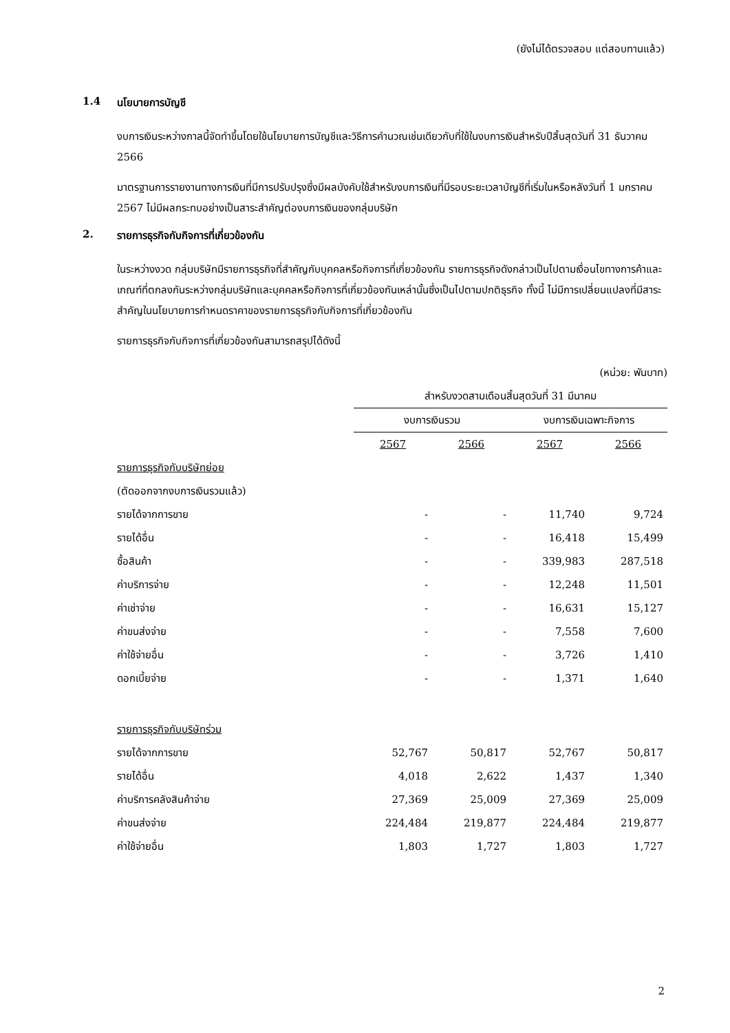(ยังไม่ได้ตรวจสอบ แต่สอบทานแล้ว)
1.4 นโยบายการบัญชี
งบการเงินระหว่างกาลนี้จัดทำขึ้นโดยใช้นโยบายการบัญชีและวิธีการคำนวณเช่นเดียวกับที่ใช้ในงบการเงินสำหรับปีสิ้นสุดวันที่ 31 ธันวาคม 2566
มาตรฐานการรายงานทางการเงินที่มีการปรับปรุงซึ่งมีผลบังคับใช้สำหรับงบการเงินที่มีรอบระยะเวลาบัญชีที่เริ่มในหรือหลังวันที่ 1 มกราคม 2567 ไม่มีผลกระทบอย่างเป็นสาระสำคัญต่องบการเงินของกลุ่มบริษัท
2. รายการธุรกิจกับกิจการที่เกี่ยวข้องกัน
ในระหว่างงวด กลุ่มบริษัทมีรายการธุรกิจที่สำคัญกับบุคคลหรือกิจการที่เกี่ยวข้องกัน รายการธุรกิจดังกล่าวเป็นไปตามเงื่อนไขทางการค้าและเกณฑ์ที่ตกลงกันระหว่างกลุ่มบริษัทและบุคคลหรือกิจการที่เกี่ยวข้องกันเหล่านั้นซึ่งเป็นไปตามปกติธุรกิจ ทั้งนี้ ไม่มีการเปลี่ยนแปลงที่มีสาระสำคัญในนโยบายการกำหนดราคาของรายการธุรกิจกับกิจการที่เกี่ยวข้องกัน
รายการธุรกิจกับกิจการที่เกี่ยวข้องกันสามารถสรุปได้ดังนี้
| | (หน่วย: พันบาท) | | | |
| | สำหรับงวดสามเดือนสิ้นสุดวันที่ 31 มีนาคม | | | |
| | งบการเงินรวม | | งบการเงินเฉพาะกิจการ | |
| | 2567 | 2566 | 2567 | 2566 |
| รายการธุรกิจกับบริษัทย่อย | | | | |
| (ตัดออกจากงบการเงินรวมแล้ว) | | | | |
| รายได้จากการขาย | - | - | 11,740 | 9,724 |
| รายได้อื่น | - | - | 16,418 | 15,499 |
| ซื้อสินค้า | - | - | 339,983 | 287,518 |
| ค่าบริการจ่าย | - | - | 12,248 | 11,501 |
| ค่าเช่าจ่าย | - | - | 16,631 | 15,127 |
| ค่าขนส่งจ่าย | - | - | 7,558 | 7,600 |
| ค่าใช้จ่ายอื่น | - | - | 3,726 | 1,410 |
| ดอกเบี้ยจ่าย | - | - | 1,371 | 1,640 |
| รายการธุรกิจกับบริษัทร่วม | | | | |
| รายได้จากการขาย | 52,767 | 50,817 | 52,767 | 50,817 |
| รายได้อื่น | 4,018 | 2,622 | 1,437 | 1,340 |
| ค่าบริการคลังสินค้าจ่าย | 27,369 | 25,009 | 27,369 | 25,009 |
| ค่าขนส่งจ่าย | 224,484 | 219,877 | 224,484 | 219,877 |
| ค่าใช้จ่ายอื่น | 1,803 | 1,727 | 1,803 | 1,727 |
2